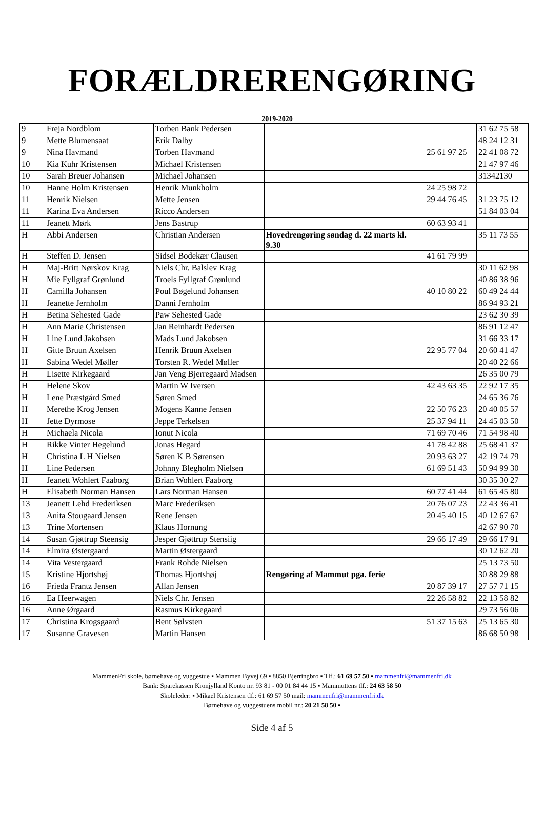FORÆLDRERENGØRING
2019-2020
| 9 | Freja Nordblom | Torben Bank Pedersen | | | 31 62 75 58 |
| 9 | Mette Blumensaat | Erik Dalby | | | 48 24 12 31 |
| 9 | Nina Havmand | Torben Havmand | | 25 61 97 25 | 22 41 08 72 |
| 10 | Kia Kuhr Kristensen | Michael Kristensen | | | 21 47 97 46 |
| 10 | Sarah Breuer Johansen | Michael Johansen | | | 31342130 |
| 10 | Hanne Holm Kristensen | Henrik Munkholm | | 24 25 98 72 | |
| 11 | Henrik Nielsen | Mette Jensen | | 29 44 76 45 | 31 23 75 12 |
| 11 | Karina Eva Andersen | Ricco Andersen | | | 51 84 03 04 |
| 11 | Jeanett Mørk | Jens Bastrup | | 60 63 93 41 | |
| H | Abbi Andersen | Christian Andersen | Hovedrengøring søndag d. 22 marts kl. 9.30 | | 35 11 73 55 |
| H | Steffen D. Jensen | Sidsel Bodekær Clausen | | 41 61 79 99 | |
| H | Maj-Britt Nørskov Krag | Niels Chr. Balslev Krag | | | 30 11 62 98 |
| H | Mie Fyllgraf Grønlund | Troels Fyllgraf Grønlund | | | 40 86 38 96 |
| H | Camilla Johansen | Poul Bøgelund Johansen | | 40 10 80 22 | 60 49 24 44 |
| H | Jeanette Jernholm | Danni Jernholm | | | 86 94 93 21 |
| H | Betina Sehested Gade | Paw Sehested Gade | | | 23 62 30 39 |
| H | Ann Marie Christensen | Jan Reinhardt Pedersen | | | 86 91 12 47 |
| H | Line Lund Jakobsen | Mads Lund Jakobsen | | | 31 66 33 17 |
| H | Gitte Bruun Axelsen | Henrik Bruun Axelsen | | 22 95 77 04 | 20 60 41 47 |
| H | Sabina Wedel Møller | Torsten R. Wedel Møller | | | 20 40 22 66 |
| H | Lisette Kirkegaard | Jan Veng Bjerregaard Madsen | | | 26 35 00 79 |
| H | Helene Skov | Martin W Iversen | | 42 43 63 35 | 22 92 17 35 |
| H | Lene Præstgård Smed | Søren Smed | | | 24 65 36 76 |
| H | Merethe Krog Jensen | Mogens Kanne Jensen | | 22 50 76 23 | 20 40 05 57 |
| H | Jette Dyrmose | Jeppe Terkelsen | | 25 37 94 11 | 24 45 03 50 |
| H | Michaela Nicola | Ionut Nicola | | 71 69 70 46 | 71 54 98 40 |
| H | Rikke Vinter Hegelund | Jonas Hegard | | 41 78 42 88 | 25 68 41 37 |
| H | Christina L H Nielsen | Søren K B Sørensen | | 20 93 63 27 | 42 19 74 79 |
| H | Line Pedersen | Johnny Blegholm Nielsen | | 61 69 51 43 | 50 94 99 30 |
| H | Jeanett Wohlert Faaborg | Brian Wohlert Faaborg | | | 30 35 30 27 |
| H | Elisabeth Norman Hansen | Lars Norman Hansen | | 60 77 41 44 | 61 65 45 80 |
| 13 | Jeanett Lehd Frederiksen | Marc Frederiksen | | 20 76 07 23 | 22 43 36 41 |
| 13 | Anita Stougaard Jensen | Rene Jensen | | 20 45 40 15 | 40 12 67 67 |
| 13 | Trine Mortensen | Klaus Hornung | | | 42 67 90 70 |
| 14 | Susan Gjøttrup Steensig | Jesper Gjøttrup Stensiig | | 29 66 17 49 | 29 66 17 91 |
| 14 | Elmira Østergaard | Martin Østergaard | | | 30 12 62 20 |
| 14 | Vita Vestergaard | Frank Rohde Nielsen | | | 25 13 73 50 |
| 15 | Kristine Hjortshøj | Thomas Hjortshøj | Rengøring af Mammut pga. ferie | | 30 88 29 88 |
| 16 | Frieda Frantz Jensen | Allan Jensen | | 20 87 39 17 | 27 57 71 15 |
| 16 | Ea Heerwagen | Niels Chr. Jensen | | 22 26 58 82 | 22 13 58 82 |
| 16 | Anne Ørgaard | Rasmus Kirkegaard | | | 29 73 56 06 |
| 17 | Christina Krogsgaard | Bent Sølvsten | | 51 37 15 63 | 25 13 65 30 |
| 17 | Susanne Gravesen | Martin Hansen | | | 86 68 50 98 |
MammenFri skole, børnehave og vuggestue ▪ Mammen Byvej 69 ▪ 8850 Bjerringbro ▪ Tlf.: 61 69 57 50 ▪ mammenfri@mammenfri.dk
Bank: Sparekassen Kronjylland Konto nr. 93 81 - 00 01 84 44 15 ▪ Mammuttens tlf.: 24 63 58 50
Skoleleder: ▪ Mikael Kristensen tlf.: 61 69 57 50 mail: mammenfri@mammenfri.dk
Børnehave og vuggestuens mobil nr.: 20 21 58 50 ▪
Side 4 af 5